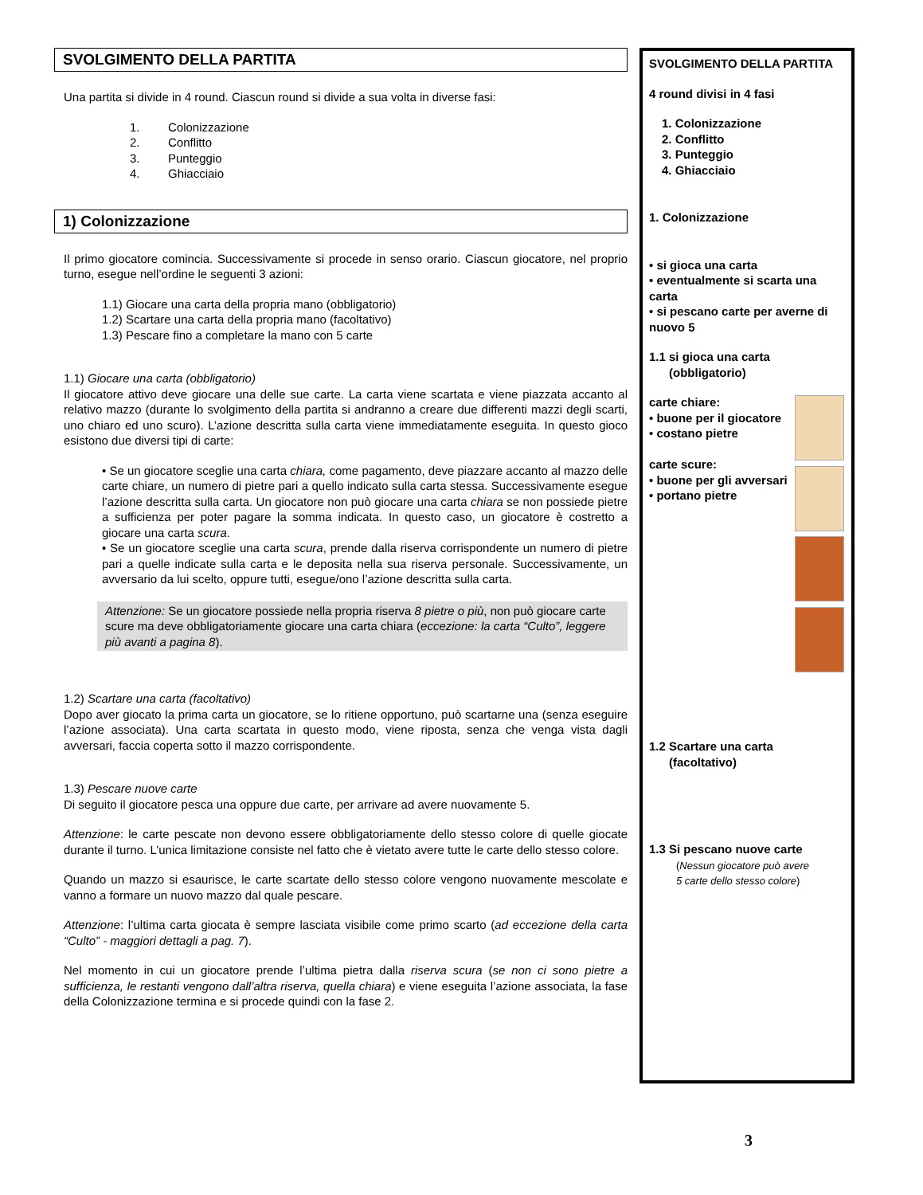SVOLGIMENTO DELLA PARTITA
Una partita si divide in 4 round. Ciascun round si divide a sua volta in diverse fasi:
1. Colonizzazione
2. Conflitto
3. Punteggio
4. Ghiacciaio
1) Colonizzazione
Il primo giocatore comincia. Successivamente si procede in senso orario. Ciascun giocatore, nel proprio turno, esegue nell’ordine le seguenti 3 azioni:
1.1) Giocare una carta della propria mano (obbligatorio)
1.2) Scartare una carta della propria mano (facoltativo)
1.3) Pescare fino a completare la mano con 5 carte
1.1) Giocare una carta (obbligatorio)
Il giocatore attivo deve giocare una delle sue carte. La carta viene scartata e viene piazzata accanto al relativo mazzo (durante lo svolgimento della partita si andranno a creare due differenti mazzi degli scarti, uno chiaro ed uno scuro). L’azione descritta sulla carta viene immediatamente eseguita. In questo gioco esistono due diversi tipi di carte:
• Se un giocatore sceglie una carta chiara, come pagamento, deve piazzare accanto al mazzo delle carte chiare, un numero di pietre pari a quello indicato sulla carta stessa. Successivamente esegue l’azione descritta sulla carta. Un giocatore non può giocare una carta chiara se non possiede pietre a sufficienza per poter pagare la somma indicata. In questo caso, un giocatore è costretto a giocare una carta scura.
• Se un giocatore sceglie una carta scura, prende dalla riserva corrispondente un numero di pietre pari a quelle indicate sulla carta e le deposita nella sua riserva personale. Successivamente, un avversario da lui scelto, oppure tutti, esegue/ono l’azione descritta sulla carta.
Attenzione: Se un giocatore possiede nella propria riserva 8 pietre o più, non può giocare carte scure ma deve obbligatoriamente giocare una carta chiara (eccezione: la carta “Culto”, leggere più avanti a pagina 8).
1.2) Scartare una carta (facoltativo)
Dopo aver giocato la prima carta un giocatore, se lo ritiene opportuno, può scartarne una (senza eseguire l’azione associata). Una carta scartata in questo modo, viene riposta, senza che venga vista dagli avversari, faccia coperta sotto il mazzo corrispondente.
1.3) Pescare nuove carte
Di seguito il giocatore pesca una oppure due carte, per arrivare ad avere nuovamente 5.
Attenzione: le carte pescate non devono essere obbligatoriamente dello stesso colore di quelle giocate durante il turno. L’unica limitazione consiste nel fatto che è vietato avere tutte le carte dello stesso colore.
Quando un mazzo si esaurisce, le carte scartate dello stesso colore vengono nuovamente mescolate e vanno a formare un nuovo mazzo dal quale pescare.
Attenzione: l’ultima carta giocata è sempre lasciata visibile come primo scarto (ad eccezione della carta “Culto” - maggiori dettagli a pag. 7).
Nel momento in cui un giocatore prende l’ultima pietra dalla riserva scura (se non ci sono pietre a sufficienza, le restanti vengono dall’altra riserva, quella chiara) e viene eseguita l’azione associata, la fase della Colonizzazione termina e si procede quindi con la fase 2.
SVOLGIMENTO DELLA PARTITA
4 round divisi in 4 fasi
1. Colonizzazione
2. Conflitto
3. Punteggio
4. Ghiacciaio
1. Colonizzazione
• si gioca una carta
• eventualmente si scarta una carta
• si pescano carte per averne di nuovo 5
1.1 si gioca una carta
(obbligatorio)
carte chiare:
• buone per il giocatore
• costano pietre
carte scure:
• buone per gli avversari
• portano pietre
1.2 Scartare una carta
(facoltativo)
1.3 Si pescano nuove carte
(Nessun giocatore può avere
5 carte dello stesso colore)
3